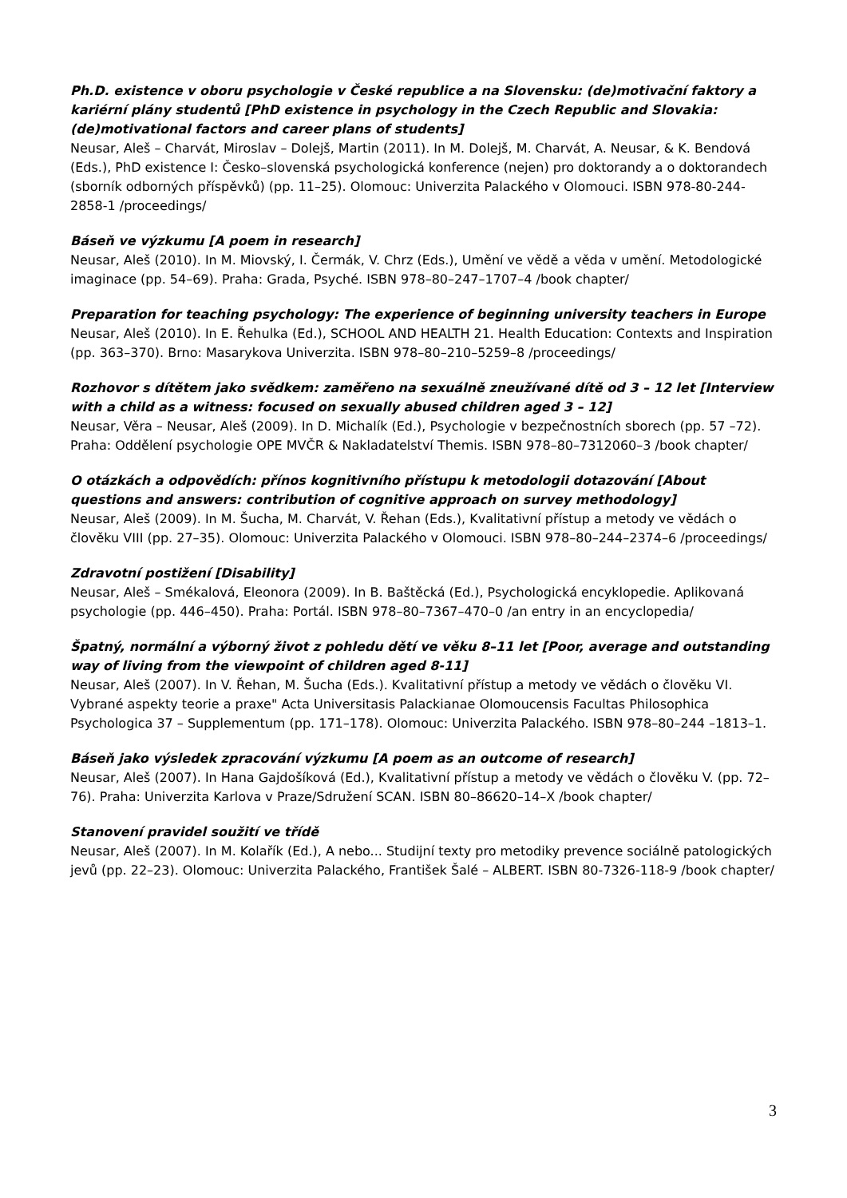Ph.D. existence v oboru psychologie v České republice a na Slovensku: (de)motivační faktory a kariérní plány studentů [PhD existence in psychology in the Czech Republic and Slovakia: (de)motivational factors and career plans of students]
Neusar, Aleš – Charvát, Miroslav – Dolejš, Martin (2011). In M. Dolejš, M. Charvát, A. Neusar, & K. Bendová (Eds.), PhD existence I: Česko–slovenská psychologická konference (nejen) pro doktorandy a o doktorandech (sborník odborných příspěvků) (pp. 11–25). Olomouc: Univerzita Palackého v Olomouci. ISBN 978-80-244-2858-1 /proceedings/
Báseň ve výzkumu [A poem in research]
Neusar, Aleš (2010). In M. Miovský, I. Čermák, V. Chrz (Eds.), Umění ve vědě a věda v umění. Metodologické imaginace (pp. 54–69). Praha: Grada, Psyché. ISBN 978–80–247–1707–4 /book chapter/
Preparation for teaching psychology: The experience of beginning university teachers in Europe
Neusar, Aleš (2010). In E. Řehulka (Ed.), SCHOOL AND HEALTH 21. Health Education: Contexts and Inspiration (pp. 363–370). Brno: Masarykova Univerzita. ISBN 978–80–210–5259–8 /proceedings/
Rozhovor s dítětem jako svědkem: zaměřeno na sexuálně zneužívané dítě od 3 – 12 let [Interview with a child as a witness: focused on sexually abused children aged 3 – 12]
Neusar, Věra – Neusar, Aleš (2009). In D. Michalík (Ed.), Psychologie v bezpečnostních sborech (pp. 57 –72). Praha: Oddělení psychologie OPE MVČR & Nakladatelství Themis. ISBN 978–80–7312060–3 /book chapter/
O otázkách a odpovědích: přínos kognitivního přístupu k metodologii dotazování [About questions and answers: contribution of cognitive approach on survey methodology]
Neusar, Aleš (2009). In M. Šucha, M. Charvát, V. Řehan (Eds.), Kvalitativní přístup a metody ve vědách o člověku VIII (pp. 27–35). Olomouc: Univerzita Palackého v Olomouci. ISBN 978–80–244–2374–6 /proceedings/
Zdravotní postižení [Disability]
Neusar, Aleš – Smékalová, Eleonora (2009). In B. Baštěcká (Ed.), Psychologická encyklopedie. Aplikovaná psychologie (pp. 446–450). Praha: Portál. ISBN 978–80–7367–470–0 /an entry in an encyclopedia/
Špatný, normální a výborný život z pohledu dětí ve věku 8–11 let [Poor, average and outstanding way of living from the viewpoint of children aged 8-11]
Neusar, Aleš (2007). In V. Řehan, M. Šucha (Eds.). Kvalitativní přístup a metody ve vědách o člověku VI. Vybrané aspekty teorie a praxe" Acta Universitasis Palackianae Olomoucensis Facultas Philosophica Psychologica 37 – Supplementum (pp. 171–178). Olomouc: Univerzita Palackého. ISBN 978–80–244 –1813–1.
Báseň jako výsledek zpracování výzkumu [A poem as an outcome of research]
Neusar, Aleš (2007). In Hana Gajdošíková (Ed.), Kvalitativní přístup a metody ve vědách o člověku V. (pp. 72–76). Praha: Univerzita Karlova v Praze/Sdružení SCAN. ISBN 80–86620–14–X /book chapter/
Stanovení pravidel soužití ve třídě
Neusar, Aleš (2007). In M. Kolařík (Ed.), A nebo... Studijní texty pro metodiky prevence sociálně patologických jevů (pp. 22–23). Olomouc: Univerzita Palackého, František Šalé – ALBERT. ISBN 80-7326-118-9 /book chapter/
3